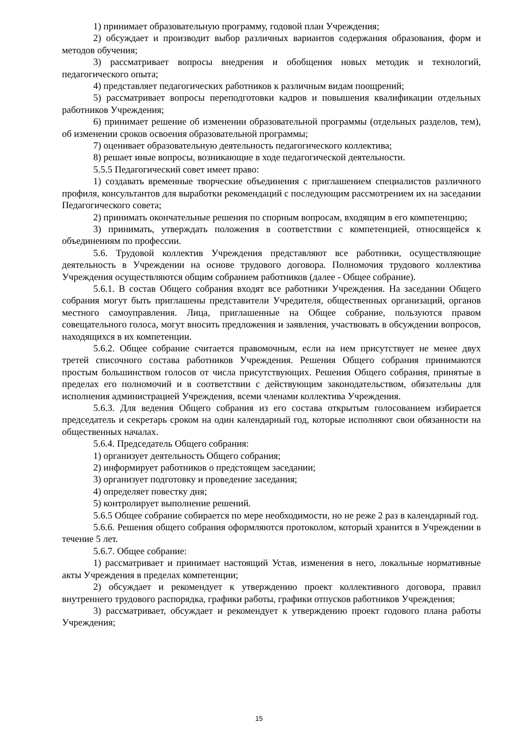1) принимает образовательную программу, годовой план Учреждения;
2) обсуждает и производит выбор различных вариантов содержания образования, форм и методов обучения;
3) рассматривает вопросы внедрения и обобщения новых методик и технологий, педагогического опыта;
4) представляет педагогических работников к различным видам поощрений;
5) рассматривает вопросы переподготовки кадров и повышения квалификации отдельных работников Учреждения;
6) принимает решение об изменении образовательной программы (отдельных разделов, тем), об изменении сроков освоения образовательной программы;
7) оценивает образовательную деятельность педагогического коллектива;
8) решает иные вопросы, возникающие в ходе педагогической деятельности.
5.5.5 Педагогический совет имеет право:
1) создавать временные творческие объединения с приглашением специалистов различного профиля, консультантов для выработки рекомендаций с последующим рассмотрением их на заседании Педагогического совета;
2) принимать окончательные решения по спорным вопросам, входящим в его компетенцию;
3) принимать, утверждать положения в соответствии с компетенцией, относящейся к объединениям по профессии.
5.6. Трудовой коллектив Учреждения представляют все работники, осуществляющие деятельность в Учреждении на основе трудового договора. Полномочия трудового коллектива Учреждения осуществляются общим собранием работников (далее - Общее собрание).
5.6.1. В состав Общего собрания входят все работники Учреждения. На заседании Общего собрания могут быть приглашены представители Учредителя, общественных организаций, органов местного самоуправления. Лица, приглашенные на Общее собрание, пользуются правом совещательного голоса, могут вносить предложения и заявления, участвовать в обсуждении вопросов, находящихся в их компетенции.
5.6.2. Общее собрание считается правомочным, если на нем присутствует не менее двух третей списочного состава работников Учреждения. Решения Общего собрания принимаются простым большинством голосов от числа присутствующих. Решения Общего собрания, принятые в пределах его полномочий и в соответствии с действующим законодательством, обязательны для исполнения администрацией Учреждения, всеми членами коллектива Учреждения.
5.6.3. Для ведения Общего собрания из его состава открытым голосованием избирается председатель и секретарь сроком на один календарный год, которые исполняют свои обязанности на общественных началах.
5.6.4. Председатель Общего собрания:
1) организует деятельность Общего собрания;
2) информирует работников о предстоящем заседании;
3) организует подготовку и проведение заседания;
4) определяет повестку дня;
5) контролирует выполнение решений.
5.6.5 Общее собрание собирается по мере необходимости, но не реже 2 раз в календарный год.
5.6.6. Решения общего собрания оформляются протоколом, который хранится в Учреждении в течение 5 лет.
5.6.7. Общее собрание:
1) рассматривает и принимает настоящий Устав, изменения в него, локальные нормативные акты Учреждения в пределах компетенции;
2) обсуждает и рекомендует к утверждению проект коллективного договора, правил внутреннего трудового распорядка, графики работы, графики отпусков работников Учреждения;
3) рассматривает, обсуждает и рекомендует к утверждению проект годового плана работы Учреждения;
15